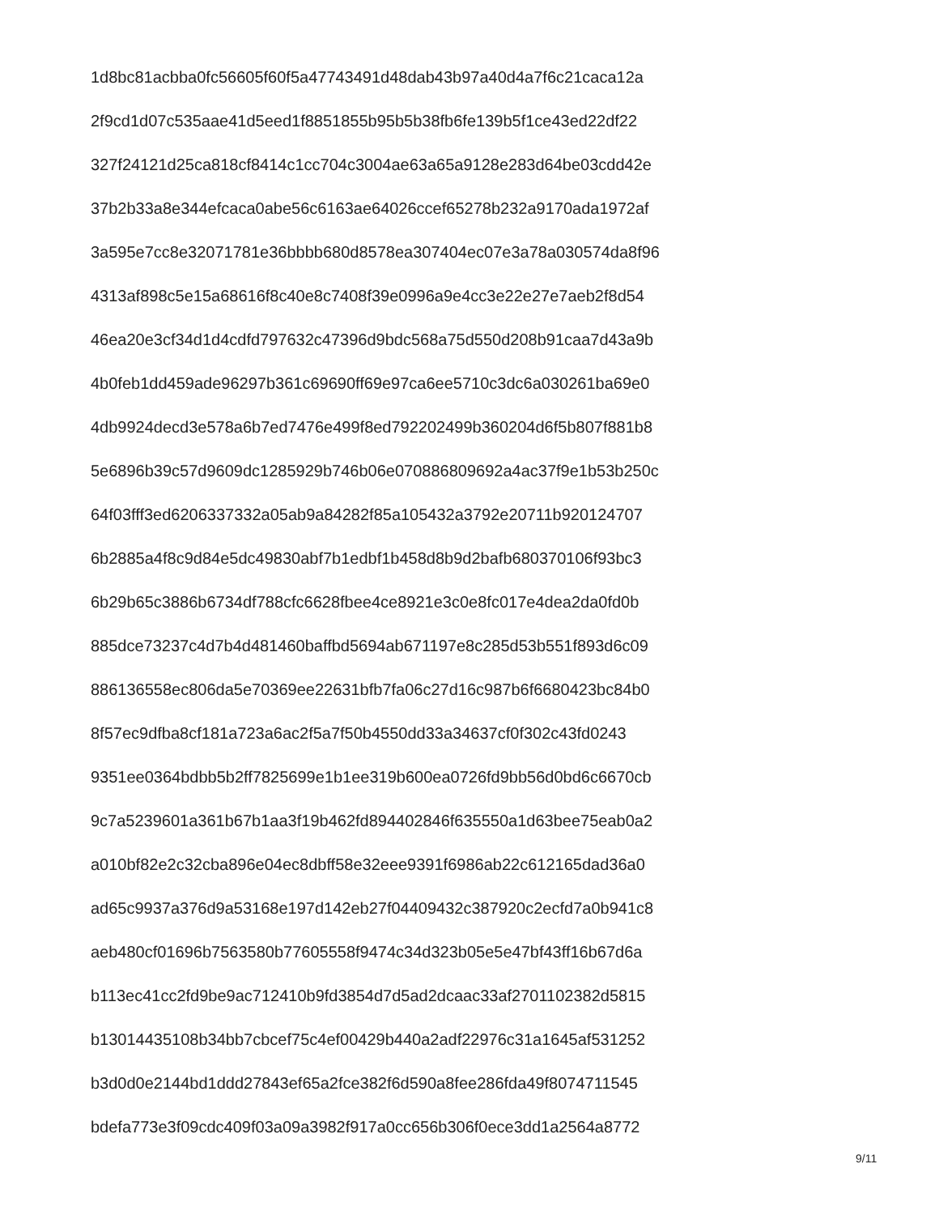1d8bc81acbba0fc56605f60f5a47743491d48dab43b97a40d4a7f6c21caca12a
2f9cd1d07c535aae41d5eed1f8851855b95b5b38fb6fe139b5f1ce43ed22df22
327f24121d25ca818cf8414c1cc704c3004ae63a65a9128e283d64be03cdd42e
37b2b33a8e344efcaca0abe56c6163ae64026ccef65278b232a9170ada1972af
3a595e7cc8e32071781e36bbbb680d8578ea307404ec07e3a78a030574da8f96
4313af898c5e15a68616f8c40e8c7408f39e0996a9e4cc3e22e27e7aeb2f8d54
46ea20e3cf34d1d4cdfd797632c47396d9bdc568a75d550d208b91caa7d43a9b
4b0feb1dd459ade96297b361c69690ff69e97ca6ee5710c3dc6a030261ba69e0
4db9924decd3e578a6b7ed7476e499f8ed792202499b360204d6f5b807f881b8
5e6896b39c57d9609dc1285929b746b06e070886809692a4ac37f9e1b53b250c
64f03fff3ed6206337332a05ab9a84282f85a105432a3792e20711b920124707
6b2885a4f8c9d84e5dc49830abf7b1edbf1b458d8b9d2bafb680370106f93bc3
6b29b65c3886b6734df788cfc6628fbee4ce8921e3c0e8fc017e4dea2da0fd0b
885dce73237c4d7b4d481460baffbd5694ab671197e8c285d53b551f893d6c09
886136558ec806da5e70369ee22631bfb7fa06c27d16c987b6f6680423bc84b0
8f57ec9dfba8cf181a723a6ac2f5a7f50b4550dd33a34637cf0f302c43fd0243
9351ee0364bdbb5b2ff7825699e1b1ee319b600ea0726fd9bb56d0bd6c6670cb
9c7a5239601a361b67b1aa3f19b462fd894402846f635550a1d63bee75eab0a2
a010bf82e2c32cba896e04ec8dbff58e32eee9391f6986ab22c612165dad36a0
ad65c9937a376d9a53168e197d142eb27f04409432c387920c2ecfd7a0b941c8
aeb480cf01696b7563580b77605558f9474c34d323b05e5e47bf43ff16b67d6a
b113ec41cc2fd9be9ac712410b9fd3854d7d5ad2dcaac33af2701102382d5815
b13014435108b34bb7cbcef75c4ef00429b440a2adf22976c31a1645af531252
b3d0d0e2144bd1ddd27843ef65a2fce382f6d590a8fee286fda49f8074711545
bdefa773e3f09cdc409f03a09a3982f917a0cc656b306f0ece3dd1a2564a8772
9/11